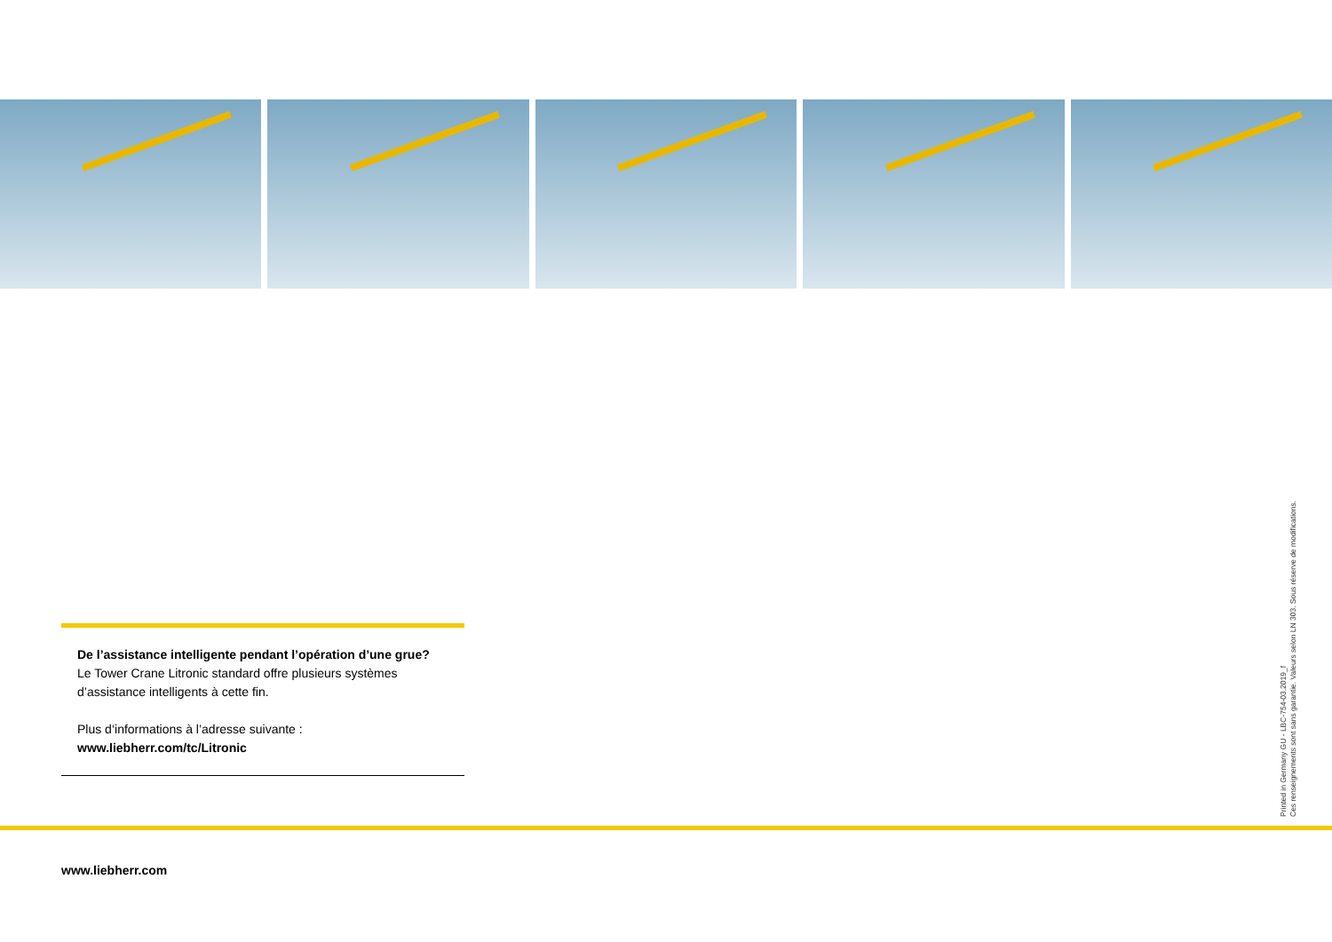De l’assistance intelligente pendant l’opération d’une grue?
Le Tower Crane Litronic standard offre plusieurs systèmes d’assistance intelligents à cette fin.
Plus d‘informations à l’adresse suivante :
www.liebherr.com/tc/Litronic
Printed in Germany GU - LBC-754-03.2019_f
Ces renseignements sont sans garantie. Valeurs selon LN 303. Sous réserve de modifications.
www.liebherr.com